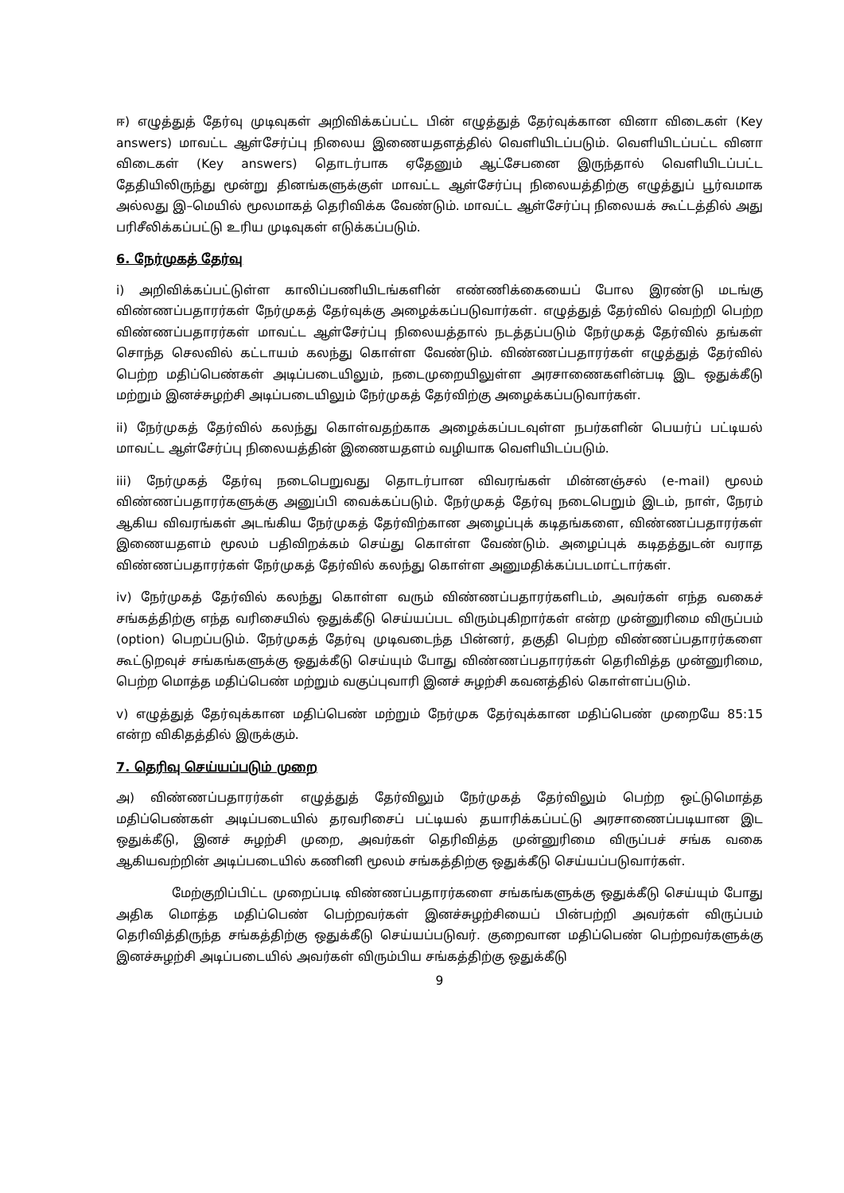ஈ) எழுத்துத் தேர்வு முடிவுகள் அறிவிக்கப்பட்ட பின் எழுத்துத் தேர்வுக்கான வினா விடைகள் (Key answers) மாவட்ட ஆள்சேர்ப்பு நிலைய இணையதளத்தில் வெளியிடப்படும். வெளியிடப்பட்ட வினா விடைகள் (Key answers) தொடர்பாக ஏதேனும் ஆட்சேபனை இருந்தால் வெளியிடப்பட்ட தேதியிலிருந்து மூன்று தினங்களுக்குள் மாவட்ட ஆள்சேர்ப்பு நிலையத்திற்கு எழுத்துப் பூர்வமாக அல்லது இ–மெயில் மூலமாகத் தெரிவிக்க வேண்டும். மாவட்ட ஆள்சேர்ப்பு நிலையக் கூட்டத்தில் அது பரிசீலிக்கப்பட்டு உரிய முடிவுகள் எடுக்கப்படும்.
6. நேர்முகத் தேர்வு
i) அறிவிக்கப்பட்டுள்ள காலிப்பணியிடங்களின் எண்ணிக்கையைப் போல இரண்டு மடங்கு விண்ணப்பதாரர்கள் நேர்முகத் தேர்வுக்கு அழைக்கப்படுவார்கள். எழுத்துத் தேர்வில் வெற்றி பெற்ற விண்ணப்பதாரர்கள் மாவட்ட ஆள்சேர்ப்பு நிலையத்தால் நடத்தப்படும் நேர்முகத் தேர்வில் தங்கள் சொந்த செலவில் கட்டாயம் கலந்து கொள்ள வேண்டும். விண்ணப்பதாரர்கள் எழுத்துத் தேர்வில் பெற்ற மதிப்பெண்கள் அடிப்படையிலும், நடைமுறையிலுள்ள அரசாணைகளின்படி இட ஒதுக்கீடு மற்றும் இனச்சுழற்சி அடிப்படையிலும் நேர்முகத் தேர்விற்கு அழைக்கப்படுவார்கள்.
ii) நேர்முகத் தேர்வில் கலந்து கொள்வதற்காக அழைக்கப்படவுள்ள நபர்களின் பெயர்ப் பட்டியல் மாவட்ட ஆள்சேர்ப்பு நிலையத்தின் இணையதளம் வழியாக வெளியிடப்படும்.
iii) நேர்முகத் தேர்வு நடைபெறுவது தொடர்பான விவரங்கள் மின்னஞ்சல் (e-mail) மூலம் விண்ணப்பதாரர்களுக்கு அனுப்பி வைக்கப்படும். நேர்முகத் தேர்வு நடைபெறும் இடம், நாள், நேரம் ஆகிய விவரங்கள் அடங்கிய நேர்முகத் தேர்விற்கான அழைப்புக் கடிதங்களை, விண்ணப்பதாரர்கள் இணையதளம் மூலம் பதிவிறக்கம் செய்து கொள்ள வேண்டும். அழைப்புக் கடிதத்துடன் வராத விண்ணப்பதாரர்கள் நேர்முகத் தேர்வில் கலந்து கொள்ள அனுமதிக்கப்படமாட்டார்கள்.
iv) நேர்முகத் தேர்வில் கலந்து கொள்ள வரும் விண்ணப்பதாரர்களிடம், அவர்கள் எந்த வகைச் சங்கத்திற்கு எந்த வரிசையில் ஒதுக்கீடு செய்யப்பட விரும்புகிறார்கள் என்ற முன்னுரிமை விருப்பம் (option) பெறப்படும். நேர்முகத் தேர்வு முடிவடைந்த பின்னர், தகுதி பெற்ற விண்ணப்பதாரர்களை கூட்டுறவுச் சங்கங்களுக்கு ஒதுக்கீடு செய்யும் போது விண்ணப்பதாரர்கள் தெரிவித்த முன்னுரிமை, பெற்ற மொத்த மதிப்பெண் மற்றும் வகுப்புவாரி இனச் சுழற்சி கவனத்தில் கொள்ளப்படும்.
v) எழுத்துத் தேர்வுக்கான மதிப்பெண் மற்றும் நேர்முக தேர்வுக்கான மதிப்பெண் முறையே 85:15 என்ற விகிதத்தில் இருக்கும்.
7. தெரிவு செய்யப்படும் முறை
அ) விண்ணப்பதாரர்கள் எழுத்துத் தேர்விலும் நேர்முகத் தேர்விலும் பெற்ற ஒட்டுமொத்த மதிப்பெண்கள் அடிப்படையில் தரவரிசைப் பட்டியல் தயாரிக்கப்பட்டு அரசாணைப்படியான இட ஒதுக்கீடு, இனச் சுழற்சி முறை, அவர்கள் தெரிவித்த முன்னுரிமை விருப்பச் சங்க வகை ஆகியவற்றின் அடிப்படையில் கணினி மூலம் சங்கத்திற்கு ஒதுக்கீடு செய்யப்படுவார்கள்.
மேற்குறிப்பிட்ட முறைப்படி விண்ணப்பதாரர்களை சங்கங்களுக்கு ஒதுக்கீடு செய்யும் போது அதிக மொத்த மதிப்பெண் பெற்றவர்கள் இனச்சுழற்சியைப் பின்பற்றி அவர்கள் விருப்பம் தெரிவித்திருந்த சங்கத்திற்கு ஒதுக்கீடு செய்யப்படுவர். குறைவான மதிப்பெண் பெற்றவர்களுக்கு இனச்சுழற்சி அடிப்படையில் அவர்கள் விரும்பிய சங்கத்திற்கு ஒதுக்கீடு
9